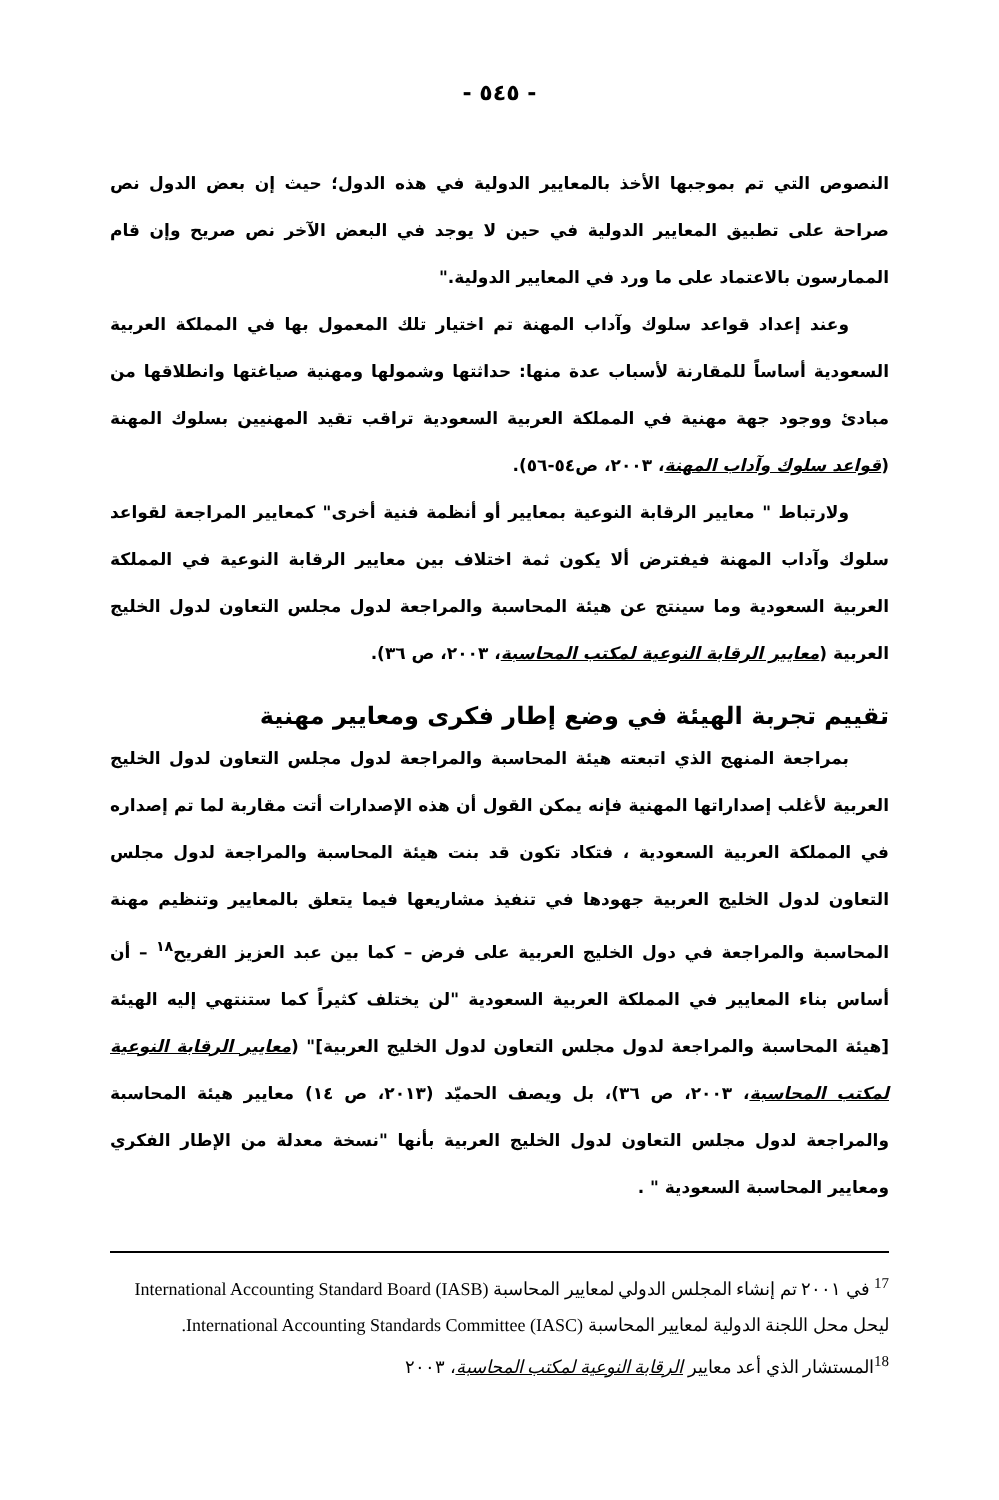- ٥٤٥ -
النصوص التي تم بموجبها الأخذ بالمعايير الدولية في هذه الدول؛ حيث إن بعض الدول نص صراحة على تطبيق المعايير الدولية في حين لا يوجد في البعض الآخر نص صريح وإن قام الممارسون بالاعتماد على ما ورد في المعايير الدولية."
وعند إعداد قواعد سلوك وآداب المهنة تم اختيار تلك المعمول بها في المملكة العربية السعودية أساساً للمقارنة لأسباب عدة منها: حداثتها وشمولها ومهنية صياغتها وانطلاقها من مبادئ ووجود جهة مهنية في المملكة العربية السعودية تراقب تقيد المهنيين بسلوك المهنة (قواعد سلوك وآداب المهنة، ٢٠٠٣، ص٥٤-٥٦).
ولارتباط " معايير الرقابة النوعية بمعايير أو أنظمة فنية أخرى" كمعايير المراجعة لقواعد سلوك وآداب المهنة فيفترض ألا يكون ثمة اختلاف بين معايير الرقابة النوعية في المملكة العربية السعودية وما سينتج عن هيئة المحاسبة والمراجعة لدول مجلس التعاون لدول الخليج العربية (معايير الرقابة النوعية لمكتب المحاسبة، ٢٠٠٣، ص ٣٦).
تقييم تجربة الهيئة في وضع إطار فكرى ومعايير مهنية
بمراجعة المنهج الذي اتبعته هيئة المحاسبة والمراجعة لدول مجلس التعاون لدول الخليج العربية لأغلب إصداراتها المهنية فإنه يمكن القول أن هذه الإصدارات أتت مقاربة لما تم إصداره في المملكة العربية السعودية ، فتكاد تكون قد بنت هيئة المحاسبة والمراجعة لدول مجلس التعاون لدول الخليج العربية جهودها في تنفيذ مشاريعها فيما يتعلق بالمعايير وتنظيم مهنة المحاسبة والمراجعة في دول الخليج العربية على فرض – كما بين عبد العزيز الفريح<sup>١٨</sup> – أن أساس بناء المعايير في المملكة العربية السعودية "لن يختلف كثيراً كما ستنتهي إليه الهيئة [هيئة المحاسبة والمراجعة لدول مجلس التعاون لدول الخليج العربية]" (معايير الرقابة النوعية لمكتب المحاسبة، ٢٠٠٣، ص ٣٦)، بل ويصف الحميّد (٢٠١٣، ص ١٤) معايير هيئة المحاسبة والمراجعة لدول مجلس التعاون لدول الخليج العربية بأنها "نسخة معدلة من الإطار الفكري ومعايير المحاسبة السعودية " .
<sup>17</sup> في ٢٠٠١ تم إنشاء المجلس الدولي لمعايير المحاسبة International Accounting Standard Board (IASB) ليحل محل اللجنة الدولية لمعايير المحاسبة International Accounting Standards Committee (IASC).
<sup>18</sup> المستشار الذي أعد معايير الرقابة النوعية لمكتب المحاسبة، ٢٠٠٣